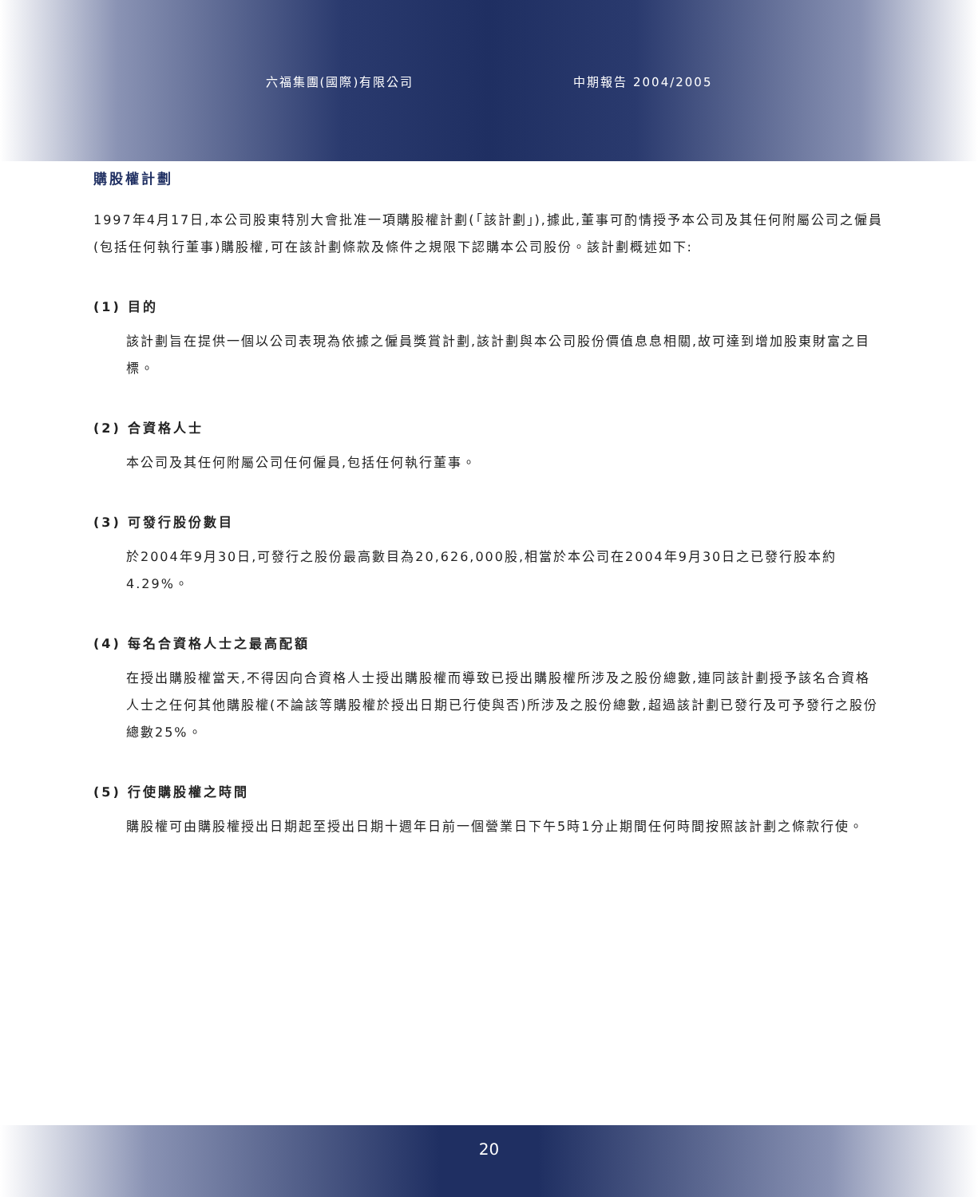六福集團(國際)有限公司 中期報告 2004/2005
購股權計劃
1997年4月17日,本公司股東特別大會批准一項購股權計劃(「該計劃」),據此,董事可酌情授予本公司及其任何附屬公司之僱員(包括任何執行董事)購股權,可在該計劃條款及條件之規限下認購本公司股份。該計劃概述如下:
(1) 目的
該計劃旨在提供一個以公司表現為依據之僱員獎賞計劃,該計劃與本公司股份價值息息相關,故可達到增加股東財富之目標。
(2) 合資格人士
本公司及其任何附屬公司任何僱員,包括任何執行董事。
(3) 可發行股份數目
於2004年9月30日,可發行之股份最高數目為20,626,000股,相當於本公司在2004年9月30日之已發行股本約4.29%。
(4) 每名合資格人士之最高配額
在授出購股權當天,不得因向合資格人士授出購股權而導致已授出購股權所涉及之股份總數,連同該計劃授予該名合資格人士之任何其他購股權(不論該等購股權於授出日期已行使與否)所涉及之股份總數,超過該計劃已發行及可予發行之股份總數25%。
(5) 行使購股權之時間
購股權可由購股權授出日期起至授出日期十週年日前一個營業日下午5時1分止期間任何時間按照該計劃之條款行使。
20